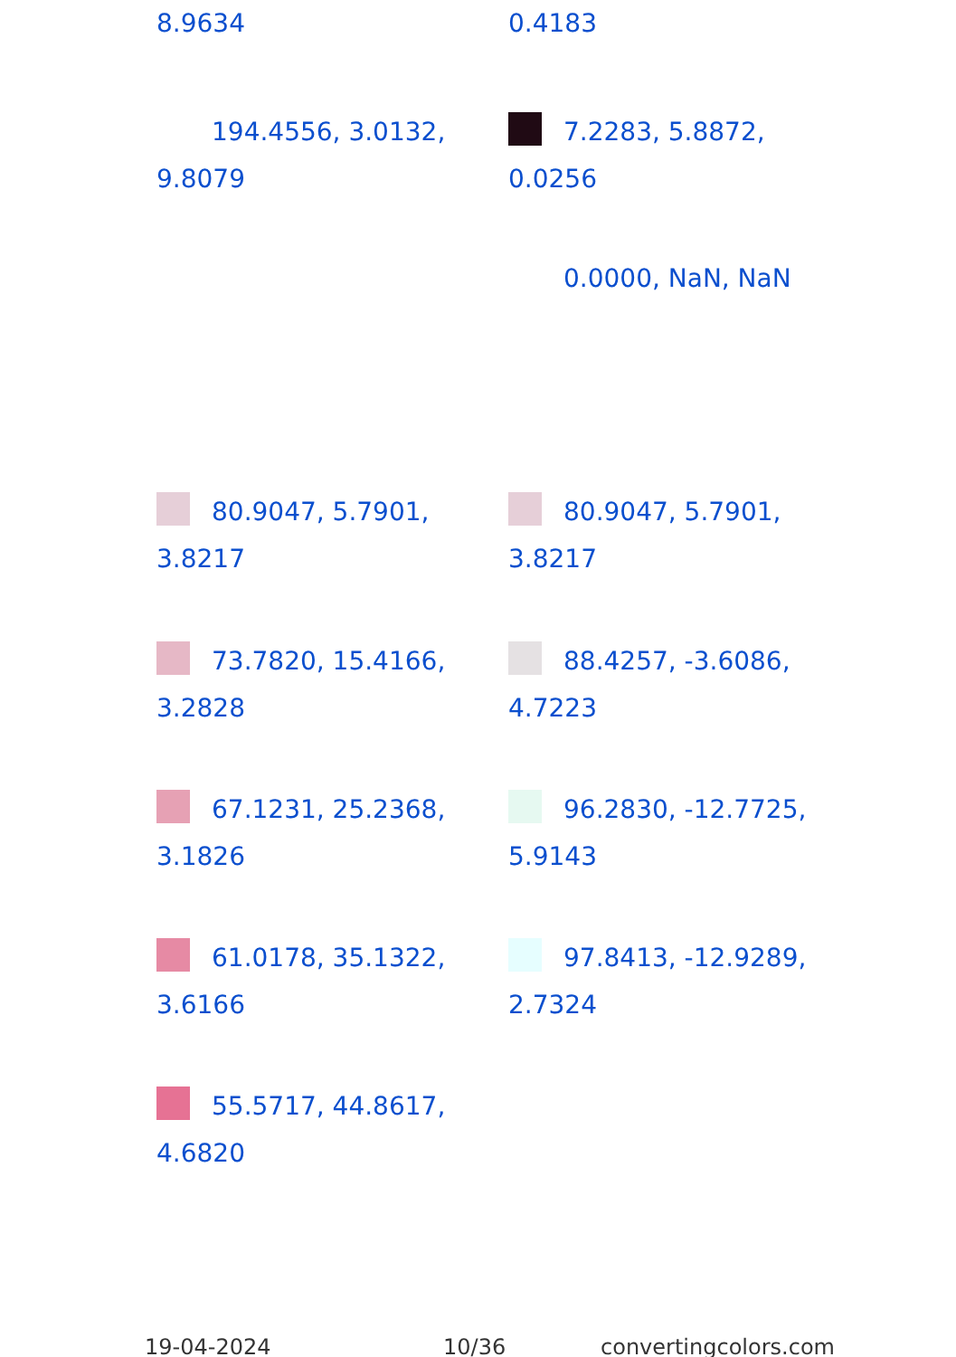8.9634 0.4183
194.4556, 3.0132, 9.8079
7.2283, 5.8872, 0.0256
0.0000, NaN, NaN
80.9047, 5.7901, 3.8217
80.9047, 5.7901, 3.8217
73.7820, 15.4166, 3.2828
88.4257, -3.6086, 4.7223
67.1231, 25.2368, 3.1826
96.2830, -12.7725, 5.9143
61.0178, 35.1322, 3.6166
97.8413, -12.9289, 2.7324
55.5717, 44.8617, 4.6820
19-04-2024 10/36 convertingcolors.com